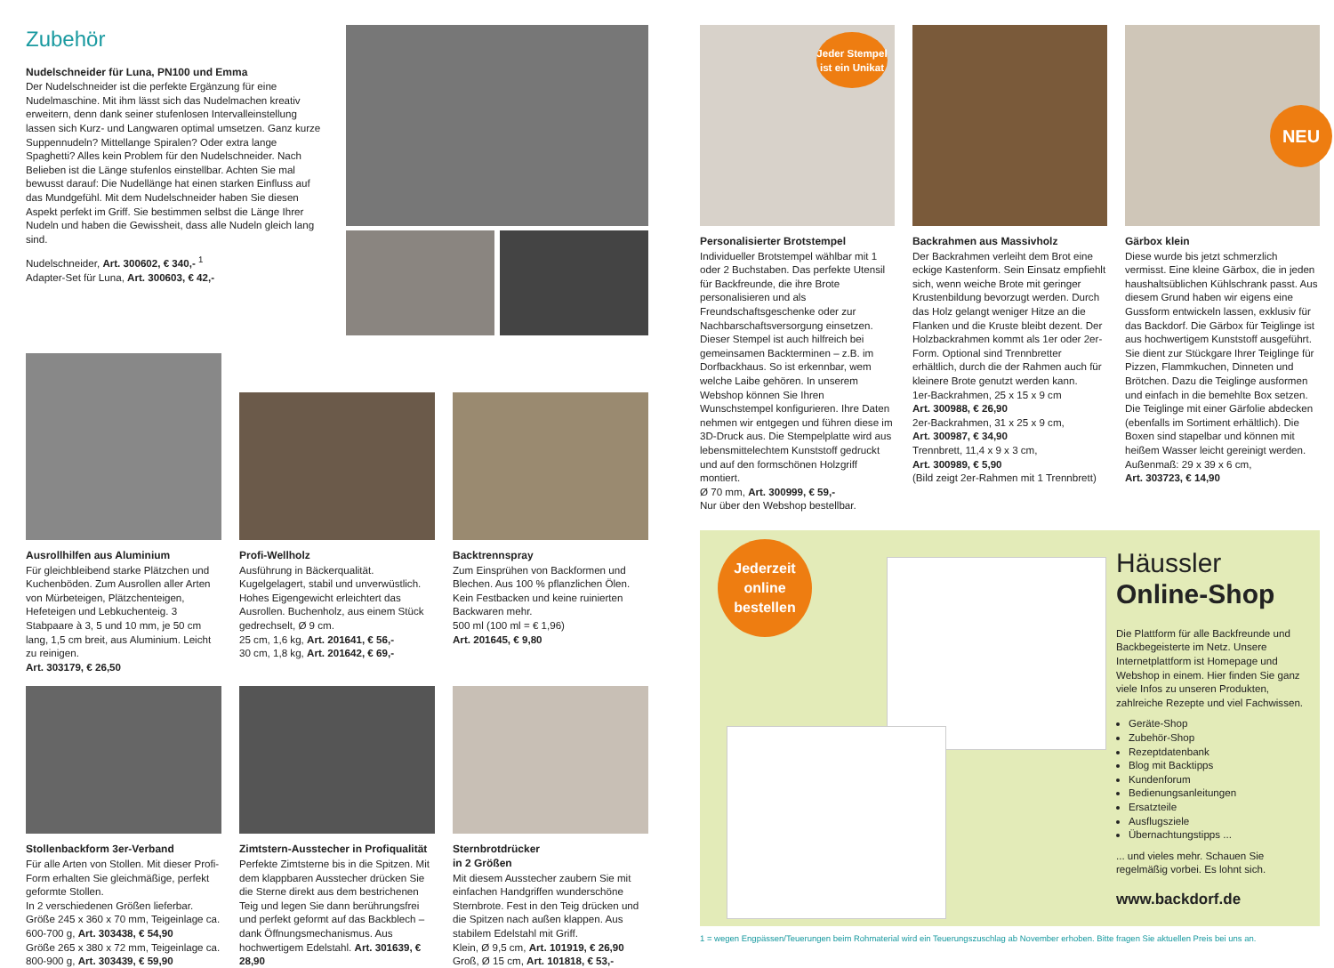Zubehör
Nudelschneider für Luna, PN100 und Emma
Der Nudelschneider ist die perfekte Ergänzung für eine Nudelmaschine. Mit ihm lässt sich das Nudelmachen kreativ erweitern, denn dank seiner stufenlosen Intervalleinstellung lassen sich Kurz- und Langwaren optimal umsetzen. Ganz kurze Suppennudeln? Mittellange Spiralen? Oder extra lange Spaghetti? Alles kein Problem für den Nudelschneider. Nach Belieben ist die Länge stufenlos einstellbar. Achten Sie mal bewusst darauf: Die Nudellänge hat einen starken Einfluss auf das Mundgefühl. Mit dem Nudelschneider haben Sie diesen Aspekt perfekt im Griff. Sie bestimmen selbst die Länge Ihrer Nudeln und haben die Gewissheit, dass alle Nudeln gleich lang sind.
Nudelschneider, Art. 300602, € 340,- <sup>1</sup>
Adapter-Set für Luna, Art. 300603, € 42,-
Ausrollhilfen aus Aluminium
Für gleichbleibend starke Plätzchen und Kuchenböden. Zum Ausrollen aller Arten von Mürbeteigen, Plätzchenteigen, Hefeteigen und Lebkuchenteig. 3 Stabpaare à 3, 5 und 10 mm, je 50 cm lang, 1,5 cm breit, aus Aluminium. Leicht zu reinigen.
Art. 303179, € 26,50
Profi-Wellholz
Ausführung in Bäckerqualität. Kugelgelagert, stabil und unverwüstlich. Hohes Eigengewicht erleichtert das Ausrollen. Buchenholz, aus einem Stück gedrechselt, Ø 9 cm.
25 cm, 1,6 kg, Art. 201641, € 56,-
30 cm, 1,8 kg, Art. 201642, € 69,-
Backtrennspray
Zum Einsprühen von Backformen und Blechen. Aus 100 % pflanzlichen Ölen. Kein Festbacken und keine ruinierten Backwaren mehr.
500 ml (100 ml = € 1,96)
Art. 201645, € 9,80
Stollenbackform 3er-Verband
Für alle Arten von Stollen. Mit dieser Profi-Form erhalten Sie gleichmäßige, perfekt geformte Stollen.
In 2 verschiedenen Größen lieferbar.
Größe 245 x 360 x 70 mm, Teigeinlage ca. 600-700 g, Art. 303438, € 54,90
Größe 265 x 380 x 72 mm, Teigeinlage ca. 800-900 g, Art. 303439, € 59,90
Zimtstern-Ausstecher in Profiqualität
Perfekte Zimtsterne bis in die Spitzen. Mit dem klappbaren Ausstecher drücken Sie die Sterne direkt aus dem bestrichenen Teig und legen Sie dann berührungsfrei und perfekt geformt auf das Backblech – dank Öffnungsmechanismus. Aus hochwertigem Edelstahl. Art. 301639, € 28,90
Sternbrotdrücker
in 2 Größen
Mit diesem Ausstecher zaubern Sie mit einfachen Handgriffen wunderschöne Sternbrote. Fest in den Teig drücken und die Spitzen nach außen klappen. Aus stabilem Edelstahl mit Griff.
Klein, Ø 9,5 cm, Art. 101919, € 26,90
Groß, Ø 15 cm, Art. 101818, € 53,-
Jeder Stempel ist ein Unikat
Personalisierter Brotstempel
Individueller Brotstempel wählbar mit 1 oder 2 Buchstaben. Das perfekte Utensil für Backfreunde, die ihre Brote personalisieren und als Freundschaftsgeschenke oder zur Nachbarschaftsversorgung einsetzen. Dieser Stempel ist auch hilfreich bei gemeinsamen Backterminen – z.B. im Dorfbackhaus. So ist erkennbar, wem welche Laibe gehören. In unserem Webshop können Sie Ihren Wunschstempel konfigurieren. Ihre Daten nehmen wir entgegen und führen diese im 3D-Druck aus. Die Stempelplatte wird aus lebensmittelechtem Kunststoff gedruckt und auf den formschönen Holzgriff montiert.
Ø 70 mm, Art. 300999, € 59,-
Nur über den Webshop bestellbar.
Backrahmen aus Massivholz
Der Backrahmen verleiht dem Brot eine eckige Kastenform. Sein Einsatz empfiehlt sich, wenn weiche Brote mit geringer Krustenbildung bevorzugt werden. Durch das Holz gelangt weniger Hitze an die Flanken und die Kruste bleibt dezent. Der Holzbackrahmen kommt als 1er oder 2er-Form. Optional sind Trennbretter erhältlich, durch die der Rahmen auch für kleinere Brote genutzt werden kann.
1er-Backrahmen, 25 x 15 x 9 cm
Art. 300988, € 26,90
2er-Backrahmen, 31 x 25 x 9 cm,
Art. 300987, € 34,90
Trennbrett, 11,4 x 9 x 3 cm,
Art. 300989, € 5,90
(Bild zeigt 2er-Rahmen mit 1 Trennbrett)
NEU
Gärbox klein
Diese wurde bis jetzt schmerzlich vermisst. Eine kleine Gärbox, die in jeden haushaltsüblichen Kühlschrank passt. Aus diesem Grund haben wir eigens eine Gussform entwickeln lassen, exklusiv für das Backdorf. Die Gärbox für Teiglinge ist aus hochwertigem Kunststoff ausgeführt. Sie dient zur Stückgare Ihrer Teiglinge für Pizzen, Flammkuchen, Dinneten und Brötchen. Dazu die Teiglinge ausformen und einfach in die bemehlte Box setzen. Die Teiglinge mit einer Gärfolie abdecken (ebenfalls im Sortiment erhältlich). Die Boxen sind stapelbar und können mit heißem Wasser leicht gereinigt werden.
Außenmaß: 29 x 39 x 6 cm,
Art. 303723, € 14,90
Jederzeit online bestellen
Häussler
Online-Shop
Die Plattform für alle Backfreunde und Backbegeisterte im Netz. Unsere Internetplattform ist Homepage und Webshop in einem. Hier finden Sie ganz viele Infos zu unseren Produkten, zahlreiche Rezepte und viel Fachwissen.
Geräte-Shop
Zubehör-Shop
Rezeptdatenbank
Blog mit Backtipps
Kundenforum
Bedienungsanleitungen
Ersatzteile
Ausflugsziele
Übernachtungstipps ...
... und vieles mehr. Schauen Sie regelmäßig vorbei. Es lohnt sich.
www.backdorf.de
1 = wegen Engpässen/Teuerungen beim Rohmaterial wird ein Teuerungszuschlag ab November erhoben. Bitte fragen Sie aktuellen Preis bei uns an.